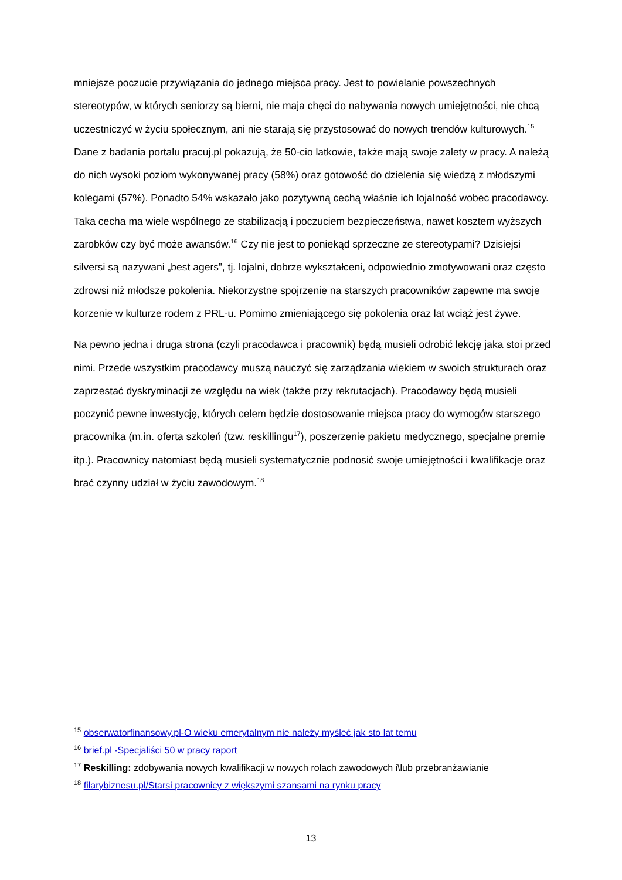mniejsze poczucie przywiązania do jednego miejsca pracy. Jest to powielanie powszechnych stereotypów, w których seniorzy są bierni, nie maja chęci do nabywania nowych umiejętności, nie chcą uczestniczyć w życiu społecznym, ani nie starają się przystosować do nowych trendów kulturowych.<sup>15</sup> Dane z badania portalu pracuj.pl pokazują, że 50-cio latkowie, także mają swoje zalety w pracy. A należą do nich wysoki poziom wykonywanej pracy (58%) oraz gotowość do dzielenia się wiedzą z młodszymi kolegami (57%). Ponadto 54% wskazało jako pozytywną cechą właśnie ich lojalność wobec pracodawcy. Taka cecha ma wiele wspólnego ze stabilizacją i poczuciem bezpieczeństwa, nawet kosztem wyższych zarobków czy być może awansów.<sup>16</sup> Czy nie jest to poniekąd sprzeczne ze stereotypami? Dzisiejsi silversi są nazywani „best agers”, tj. lojalni, dobrze wykształceni, odpowiednio zmotywowani oraz często zdrowsi niż młodsze pokolenia. Niekorzystne spojrzenie na starszych pracowników zapewne ma swoje korzenie w kulturze rodem z PRL-u. Pomimo zmieniającego się pokolenia oraz lat wciąż jest żywe.
Na pewno jedna i druga strona (czyli pracodawca i pracownik) będą musieli odrobić lekcję jaka stoi przed nimi. Przede wszystkim pracodawcy muszą nauczyć się zarządzania wiekiem w swoich strukturach oraz zaprzestać dyskryminacji ze względu na wiek (także przy rekrutacjach). Pracodawcy będą musieli poczynić pewne inwestycję, których celem będzie dostosowanie miejsca pracy do wymogów starszego pracownika (m.in. oferta szkoleń (tzw. reskillingu<sup>17</sup>), poszerzenie pakietu medycznego, specjalne premie itp.). Pracownicy natomiast będą musieli systematycznie podnosić swoje umiejętności i kwalifikacje oraz brać czynny udział w życiu zawodowym.<sup>18</sup>
<sup>15</sup> obserwatorfinansowy.pl-O wieku emerytalnym nie należy myśleć jak sto lat temu
<sup>16</sup> brief.pl -Specjaliści 50 w pracy raport
<sup>17</sup> Reskilling: zdobywania nowych kwalifikacji w nowych rolach zawodowych i\lub przebranżawianie
<sup>18</sup> filarybiznesu.pl/Starsi pracownicy z większymi szansami na rynku pracy
13